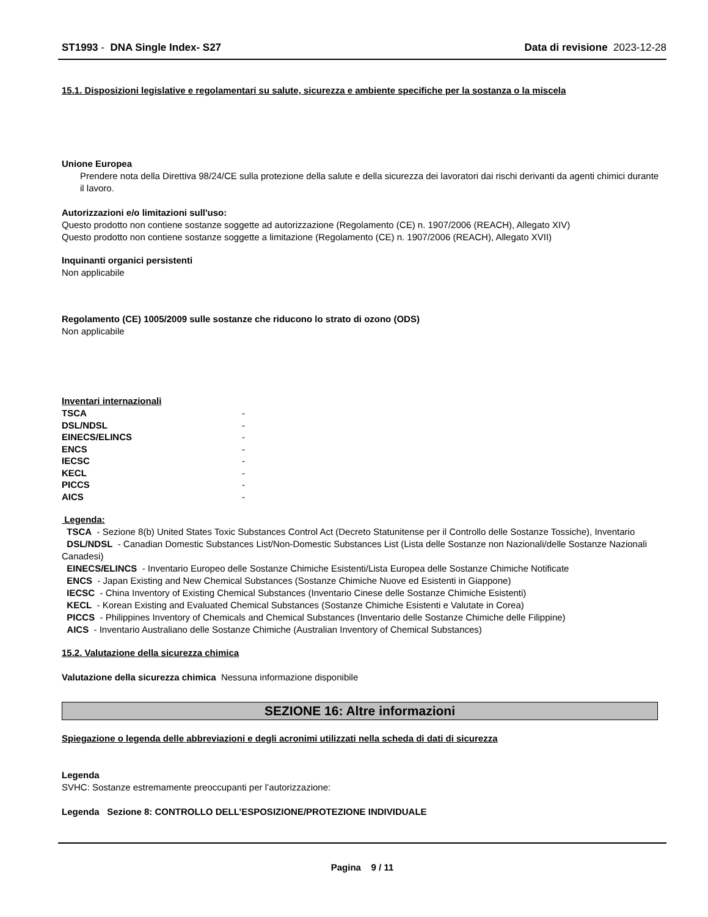ST1993 - DNA Single Index- S27 Data di revisione 2023-12-28
15.1. Disposizioni legislative e regolamentari su salute, sicurezza e ambiente specifiche per la sostanza o la miscela
Unione Europea
Prendere nota della Direttiva 98/24/CE sulla protezione della salute e della sicurezza dei lavoratori dai rischi derivanti da agenti chimici durante il lavoro.
Autorizzazioni e/o limitazioni sull'uso:
Questo prodotto non contiene sostanze soggette ad autorizzazione (Regolamento (CE) n. 1907/2006 (REACH), Allegato XIV)
Questo prodotto non contiene sostanze soggette a limitazione (Regolamento (CE) n. 1907/2006 (REACH), Allegato XVII)
Inquinanti organici persistenti
Non applicabile
Regolamento (CE) 1005/2009 sulle sostanze che riducono lo strato di ozono (ODS)
Non applicabile
Inventari internazionali
| TSCA | - |
| DSL/NDSL | - |
| EINECS/ELINCS | - |
| ENCS | - |
| IECSC | - |
| KECL | - |
| PICCS | - |
| AICS | - |
Legenda:
TSCA - Sezione 8(b) United States Toxic Substances Control Act (Decreto Statunitense per il Controllo delle Sostanze Tossiche), Inventario
DSL/NDSL - Canadian Domestic Substances List/Non-Domestic Substances List (Lista delle Sostanze non Nazionali/delle Sostanze Nazionali Canadesi)
EINECS/ELINCS - Inventario Europeo delle Sostanze Chimiche Esistenti/Lista Europea delle Sostanze Chimiche Notificate
ENCS - Japan Existing and New Chemical Substances (Sostanze Chimiche Nuove ed Esistenti in Giappone)
IECSC - China Inventory of Existing Chemical Substances (Inventario Cinese delle Sostanze Chimiche Esistenti)
KECL - Korean Existing and Evaluated Chemical Substances (Sostanze Chimiche Esistenti e Valutate in Corea)
PICCS - Philippines Inventory of Chemicals and Chemical Substances (Inventario delle Sostanze Chimiche delle Filippine)
AICS - Inventario Australiano delle Sostanze Chimiche (Australian Inventory of Chemical Substances)
15.2. Valutazione della sicurezza chimica
Valutazione della sicurezza chimica Nessuna informazione disponibile
SEZIONE 16: Altre informazioni
Spiegazione o legenda delle abbreviazioni e degli acronimi utilizzati nella scheda di dati di sicurezza
Legenda
SVHC: Sostanze estremamente preoccupanti per l’autorizzazione:
Legenda Sezione 8: CONTROLLO DELL’ESPOSIZIONE/PROTEZIONE INDIVIDUALE
Pagina 9 / 11